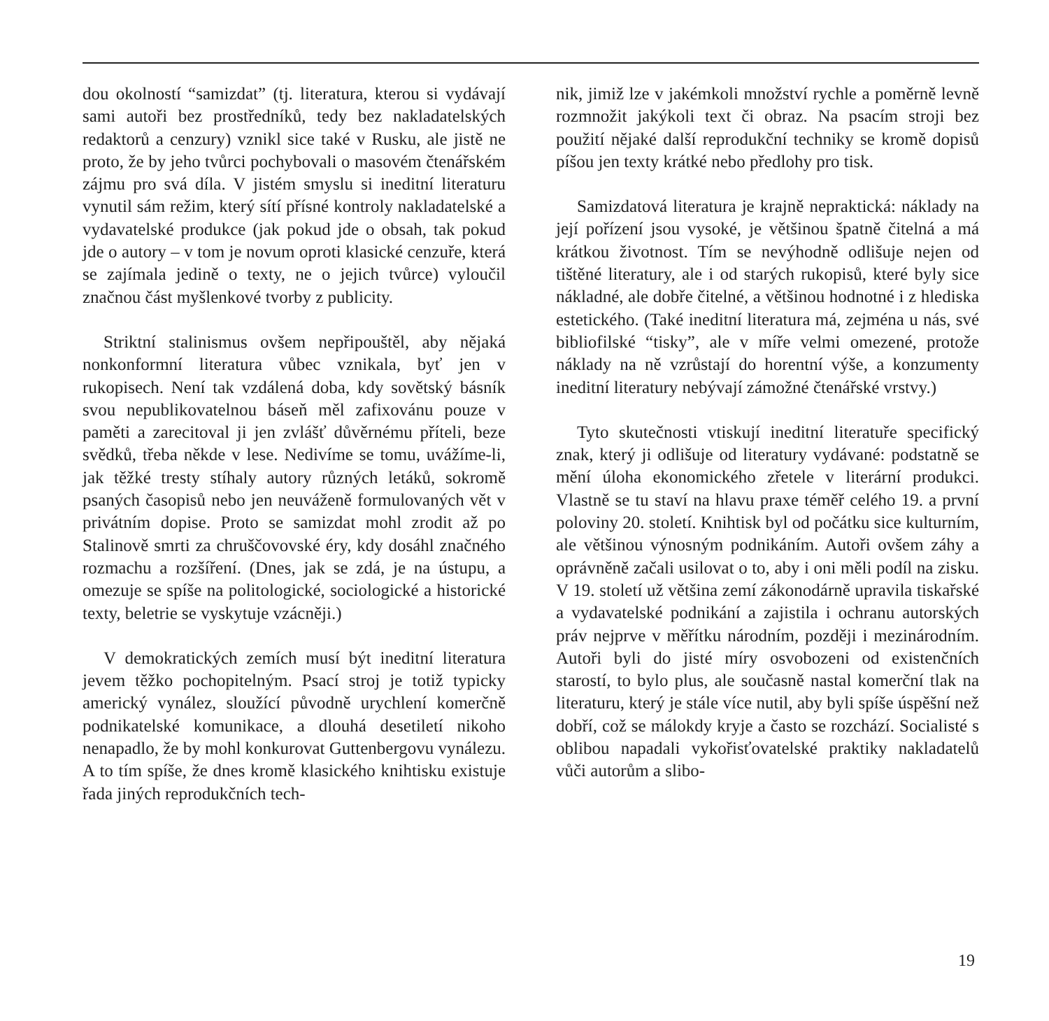dou okolností “samizdat” (tj. literatura, kterou si vydávají sami autoři bez prostředníků, tedy bez nakladatelských redaktorů a cenzury) vznikl sice také v Rusku, ale jistě ne proto, že by jeho tvůrci pochybovali o masovém čtenářském zájmu pro svá díla. V jistém smyslu si ineditní literaturu vynutil sám režim, který sítí přísné kontroly nakladatelské a vydavatelské produkce (jak pokud jde o obsah, tak pokud jde o autory – v tom je novum oproti klasické cenzuře, která se zajímala jedině o texty, ne o jejich tvůrce) vyloučil značnou část myšlenkové tvorby z publicity.
Striktní stalinismus ovšem nepřipouštěl, aby nějaká nonkonformní literatura vůbec vznikala, byť jen v rukopisech. Není tak vzdálená doba, kdy sovětský básník svou nepublikovatelnou báseň měl zafixovánu pouze v paměti a zarecitoval ji jen zvlášť důvěrnému příteli, beze svědků, třeba někde v lese. Nedivíme se tomu, uvážíme-li, jak těžké tresty stíhaly autory různých letáků, sokromě psaných časopisů nebo jen neuváženě formulovaných vět v privátním dopise. Proto se samizdat mohl zrodit až po Stalinově smrti za chruščovovské éry, kdy dosáhl značného rozmachu a rozšíření. (Dnes, jak se zdá, je na ústupu, a omezuje se spíše na politologické, sociologické a historické texty, beletrie se vyskytuje vzácněji.)
V demokratických zemích musí být ineditní literatura jevem těžko pochopitelným. Psací stroj je totiž typicky americký vynález, sloužící původně urychlení komerčně podnikatelské komunikace, a dlouhá desetiletí nikoho nenapadlo, že by mohl konkurovat Guttenbergovu vynálezu. A to tím spíše, že dnes kromě klasického knihtisku existuje řada jiných reprodukčních tech-
nik, jimiž lze v jakémkoli množství rychle a poměrně levně rozmnožit jakýkoli text či obraz. Na psacím stroji bez použití nějaké další reprodukční techniky se kromě dopisů píšou jen texty krátké nebo předlohy pro tisk.
Samizdatová literatura je krajně nepraktická: náklady na její pořízení jsou vysoké, je většinou špatně čitelná a má krátkou životnost. Tím se nevýhodně odlišuje nejen od tištěné literatury, ale i od starých rukopisů, které byly sice nákladné, ale dobře čitelné, a většinou hodnotné i z hlediska estetického. (Také ineditní literatura má, zejména u nás, své bibliofilské “tisky”, ale v míře velmi omezené, protože náklady na ně vzrůstají do horentní výše, a konzumenty ineditní literatury nebývají zámožné čtenářské vrstvy.)
Tyto skutečnosti vtiskují ineditní literatuře specifický znak, který ji odlišuje od literatury vydávané: podstatně se mění úloha ekonomického zřetele v literární produkci. Vlastně se tu staví na hlavu praxe téměř celého 19. a první poloviny 20. století. Knihtisk byl od počátku sice kulturním, ale většinou výnosným podnikáním. Autoři ovšem záhy a oprávněně začali usilovat o to, aby i oni měli podíl na zisku. V 19. století už většina zemí zákonodárně upravila tiskařské a vydavatelské podnikání a zajistila i ochranu autorských práv nejprve v měřítku národním, později i mezinárodním. Autoři byli do jisté míry osvobozeni od existenčních starostí, to bylo plus, ale současně nastal komerční tlak na literaturu, který je stále více nutil, aby byli spíše úspěšní než dobří, což se málokdy kryje a často se rozchází. Socialisté s oblibou napadali vykořisťovatelské praktiky nakladatelů vůči autorům a slibo-
19